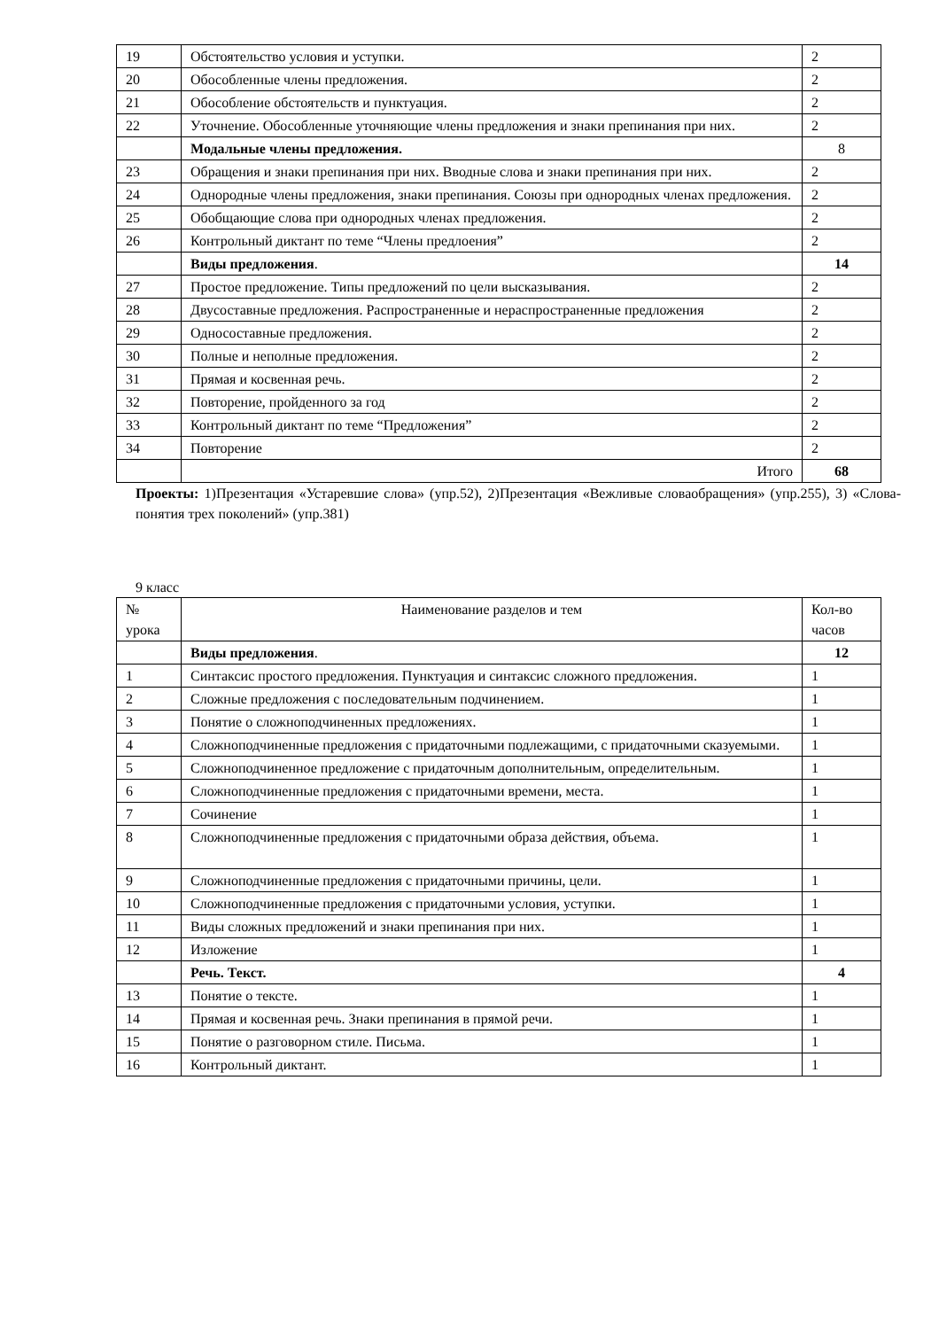| 19 | Обстоятельство условия и уступки. | 2 |
| 20 | Обособленные члены предложения. | 2 |
| 21 | Обособление обстоятельств и пунктуация. | 2 |
| 22 | Уточнение. Обособленные уточняющие члены предложения и знаки препинания при них. | 2 |
| | Модальные члены предложения. | 8 |
| 23 | Обращения и знаки препинания при них. Вводные слова и знаки препинания при них. | 2 |
| 24 | Однородные члены предложения, знаки препинания. Союзы при однородных членах предложения. | 2 |
| 25 | Обобщающие слова при однородных членах предложения. | 2 |
| 26 | Контрольный диктант по теме “Члены предлоения” | 2 |
| | Виды предложения . | 14 |
| 27 | Простое предложение. Типы предложений по цели высказывания. | 2 |
| 28 | Двусоставные предложения. Распространенные и нераспространенные предложения | 2 |
| 29 | Односоставные предложения. | 2 |
| 30 | Полные и неполные предложения. | 2 |
| 31 | Прямая и косвенная речь. | 2 |
| 32 | Повторение, пройденного за год | 2 |
| 33 | Контрольный диктант по теме “Предложения” | 2 |
| 34 | Повторение | 2 |
| | Итого | 68 |
Проекты: 1)Презентация «Устаревшие слова» (упр.52), 2)Презентация «Вежливые словаобращения» (упр.255), 3) «Слова-понятия трех поколений» (упр.381)
9 класс
| № урока | Наименование разделов и тем | Кол-во часов |
| | Виды предложения . | 12 |
| 1 | Синтаксис простого предложения. Пунктуация и синтаксис сложного предложения. | 1 |
| 2 | Сложные предложения с последовательным подчинением. | 1 |
| 3 | Понятие о сложноподчиненных предложениях. | 1 |
| 4 | Сложноподчиненные предложения с придаточными подлежащими, с придаточными сказуемыми. | 1 |
| 5 | Сложноподчиненное предложение с придаточным дополнительным, определительным. | 1 |
| 6 | Сложноподчиненные предложения с придаточными времени, места. | 1 |
| 7 | Сочинение | 1 |
| 8 | Сложноподчиненные предложения с придаточными образа действия, объема. | 1 |
| 9 | Сложноподчиненные предложения с придаточными причины, цели. | 1 |
| 10 | Сложноподчиненные предложения с придаточными условия, уступки. | 1 |
| 11 | Виды сложных предложений и знаки препинания при них. | 1 |
| 12 | Изложение | 1 |
| | Речь. Текст. | 4 |
| 13 | Понятие о тексте. | 1 |
| 14 | Прямая и косвенная речь. Знаки препинания в прямой речи. | 1 |
| 15 | Понятие о разговорном стиле. Письма. | 1 |
| 16 | Контрольный диктант. | 1 |